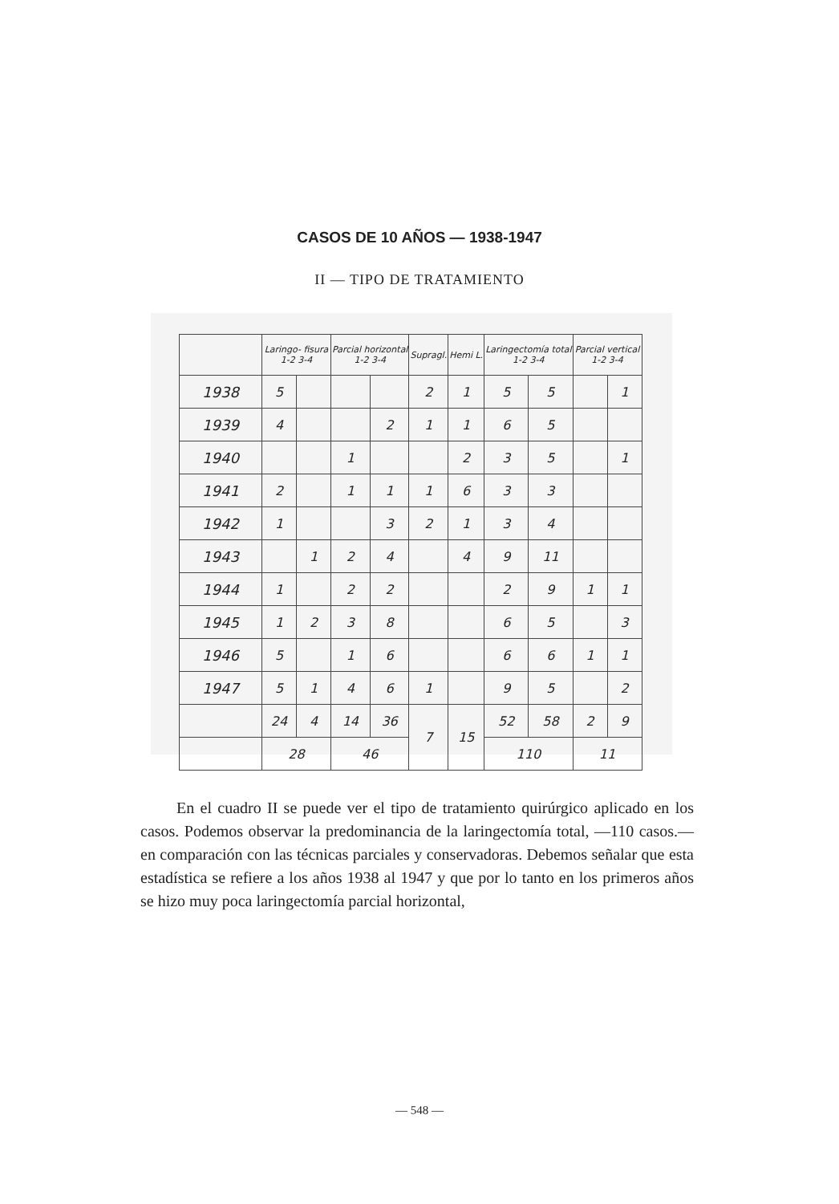CASOS DE 10 AÑOS — 1938-1947
II — TIPO DE TRATAMIENTO
| | Laringo- fisura 1-2 3-4 | | Parcial horizontal 1-2 3-4 | | Supragl. | Hemi L. | Laringectomía total 1-2 3-4 | | Parcial vertical 1-2 3-4 | |
| --- | --- | --- | --- | --- | --- | --- | --- | --- | --- | --- |
| 1938 | 5 | | | | 2 | 1 | 5 | 5 | | 1 |
| 1939 | 4 | | | 2 | 1 | 1 | 6 | 5 | | |
| 1940 | | | 1 | | | 2 | 3 | 5 | | 1 |
| 1941 | 2 | | 1 | 1 | 1 | 6 | 3 | 3 | | |
| 1942 | 1 | | | 3 | 2 | 1 | 3 | 4 | | |
| 1943 | | 1 | 2 | 4 | | 4 | 9 | 11 | | |
| 1944 | 1 | | 2 | 2 | | | 2 | 9 | 1 | 1 |
| 1945 | 1 | 2 | 3 | 8 | | | 6 | 5 | | 3 |
| 1946 | 5 | | 1 | 6 | | | 6 | 6 | 1 | 1 |
| 1947 | 5 | 1 | 4 | 6 | 1 | | 9 | 5 | | 2 |
| | 24 | 4 | 14 | 36 | 7 | 15 | 52 | 58 | 2 | 9 |
| | 28 | | 46 | | | | 110 | | 11 | |
En el cuadro II se puede ver el tipo de tratamiento quirúrgico aplicado en los casos. Podemos observar la predominancia de la laringectomía total, —110 casos.— en comparación con las técnicas parciales y conservadoras. Debemos señalar que esta estadística se refiere a los años 1938 al 1947 y que por lo tanto en los primeros años se hizo muy poca laringectomía parcial horizontal,
— 548 —